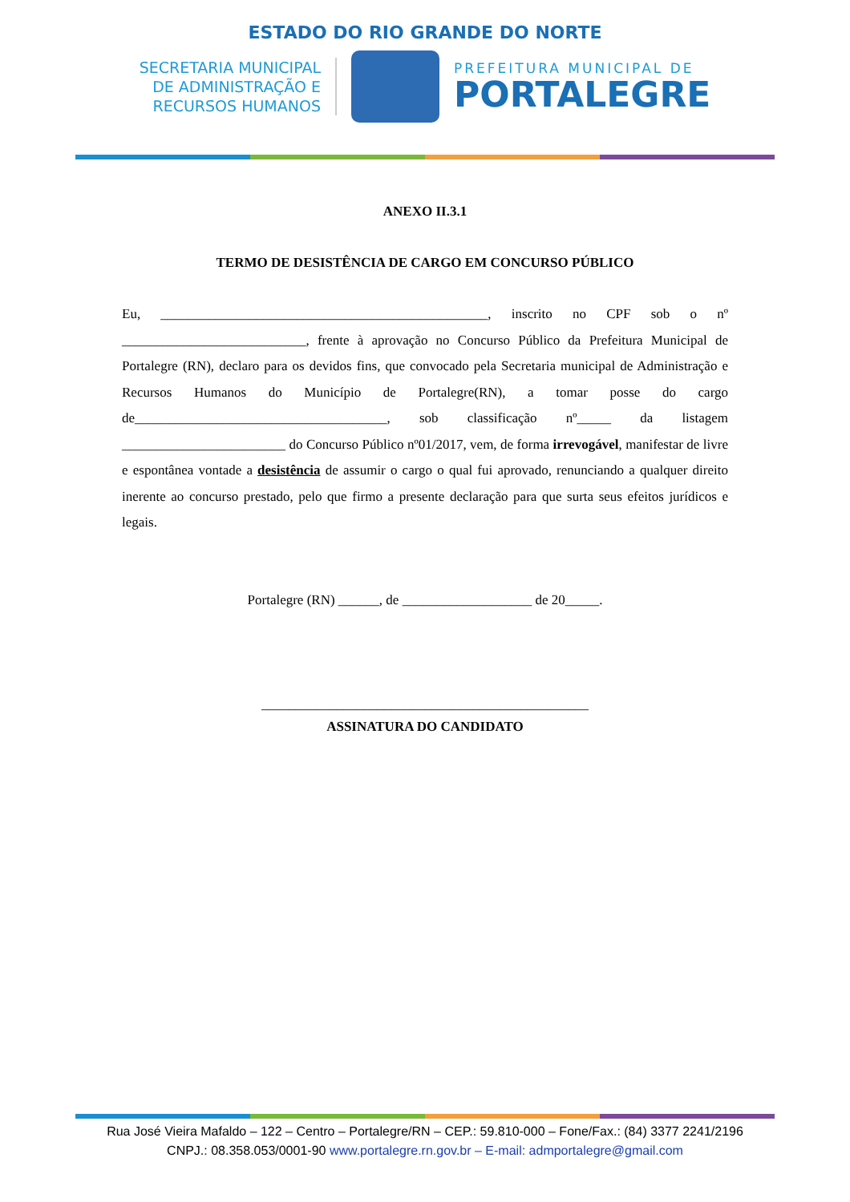ESTADO DO RIO GRANDE DO NORTE
SECRETARIA MUNICIPAL
DE ADMINISTRAÇÃO E
RECURSOS HUMANOS
PREFEITURA MUNICIPAL DE
PORTALEGRE
ANEXO II.3.1
TERMO DE DESISTÊNCIA DE CARGO EM CONCURSO PÚBLICO
Eu, ________________________________________________, inscrito no CPF sob o nº ___________________________, frente à aprovação no Concurso Público da Prefeitura Municipal de Portalegre (RN), declaro para os devidos fins, que convocado pela Secretaria municipal de Administração e Recursos Humanos do Município de Portalegre(RN), a tomar posse do cargo de_____________________________________, sob classificação nº_____ da listagem ________________________ do Concurso Público nº01/2017, vem, de forma irrevogável, manifestar de livre e espontânea vontade a desistência de assumir o cargo o qual fui aprovado, renunciando a qualquer direito inerente ao concurso prestado, pelo que firmo a presente declaração para que surta seus efeitos jurídicos e legais.
Portalegre (RN) ______, de ___________________ de 20_____.
________________________________________________
ASSINATURA DO CANDIDATO
Rua José Vieira Mafaldo – 122 – Centro – Portalegre/RN – CEP.: 59.810-000 – Fone/Fax.: (84) 3377 2241/2196
CNPJ.: 08.358.053/0001-90 www.portalegre.rn.gov.br – E-mail: admportalegre@gmail.com